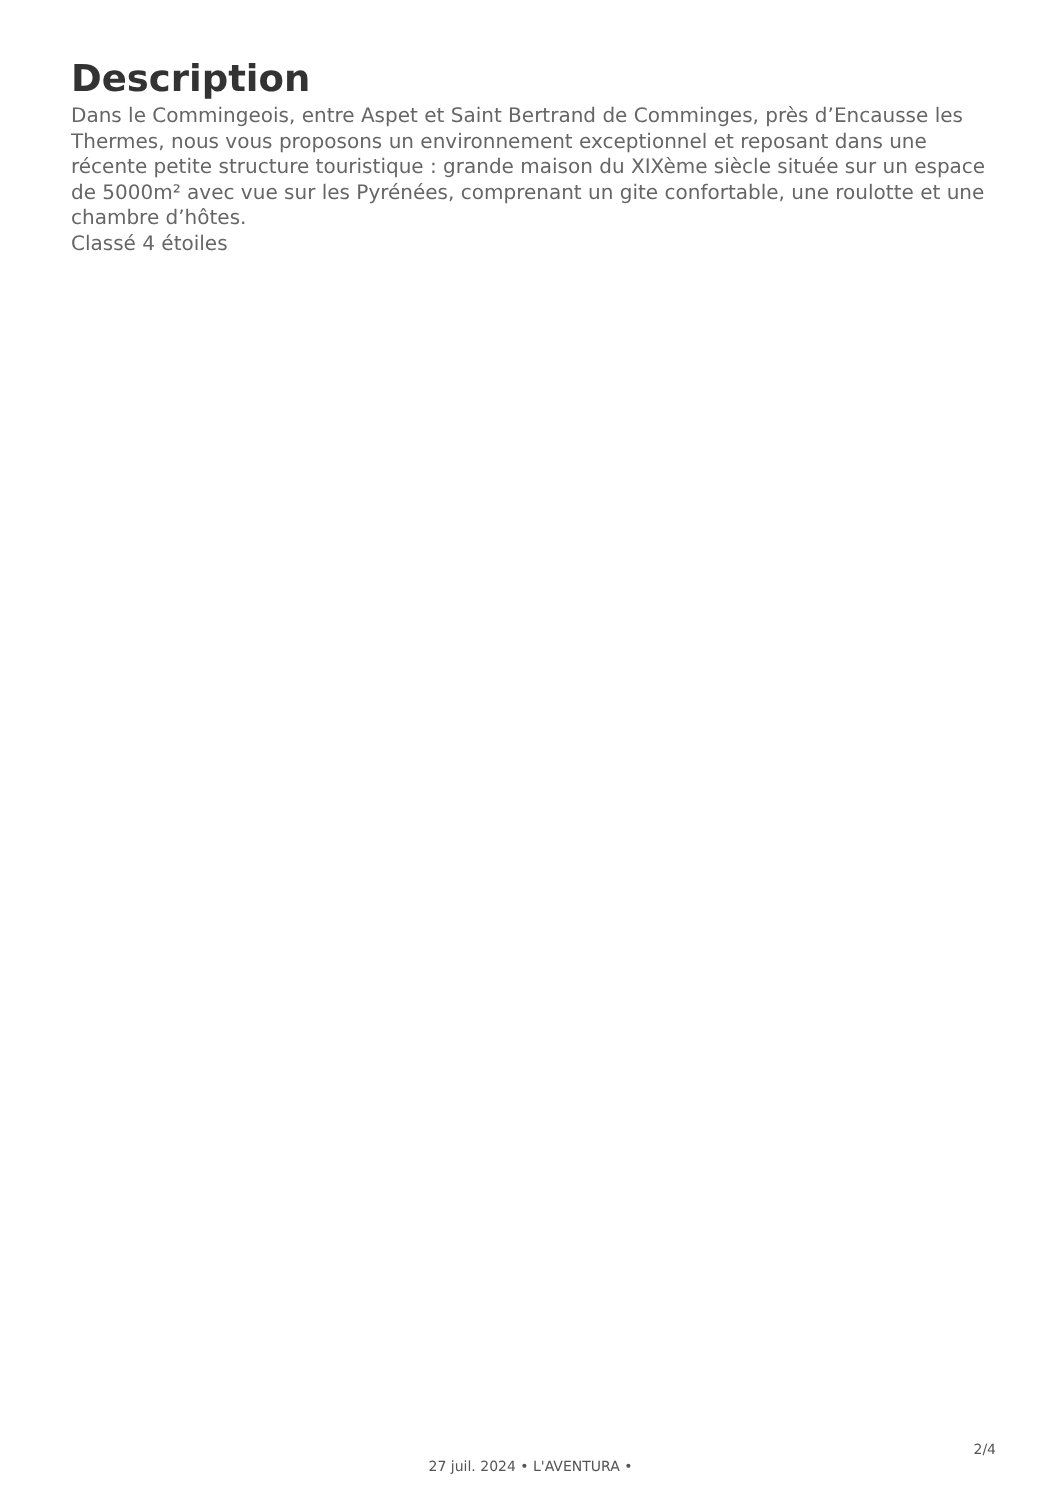Description
Dans le Commingeois, entre Aspet et Saint Bertrand de Comminges, près d’Encausse les Thermes, nous vous proposons un environnement exceptionnel et reposant dans une récente petite structure touristique : grande maison du XIXème siècle située sur un espace de 5000m² avec vue sur les Pyrénées, comprenant un gite confortable, une roulotte et une chambre d’hôtes.
Classé 4 étoiles
2/4
27 juil. 2024 • L'AVENTURA •